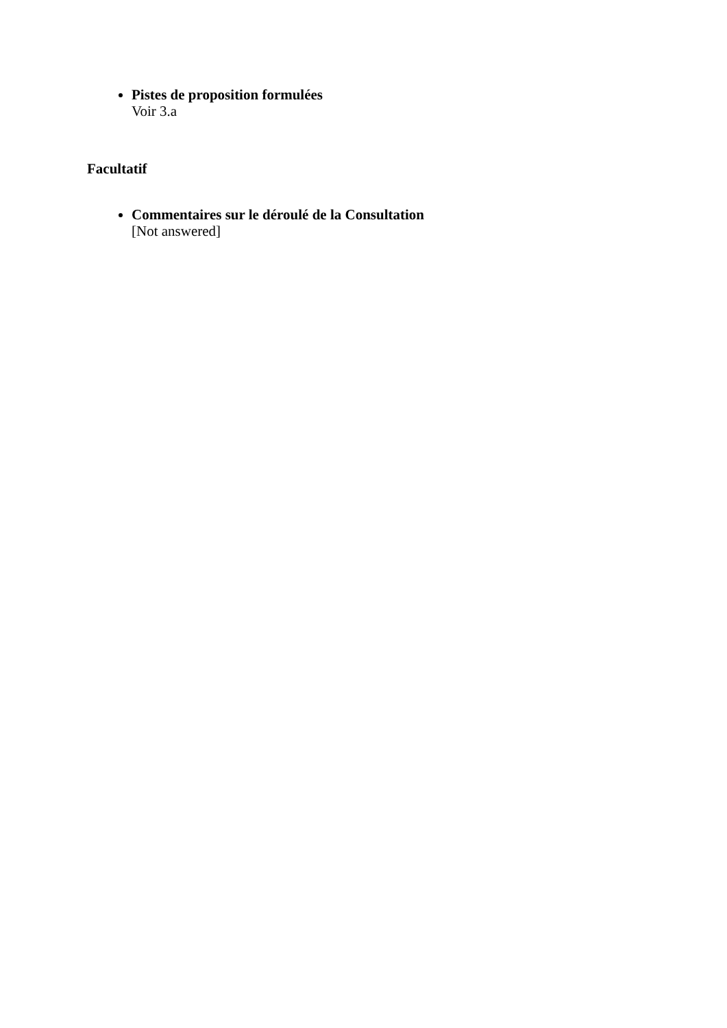Pistes de proposition formulées
Voir 3.a
Facultatif
Commentaires sur le déroulé de la Consultation
[Not answered]